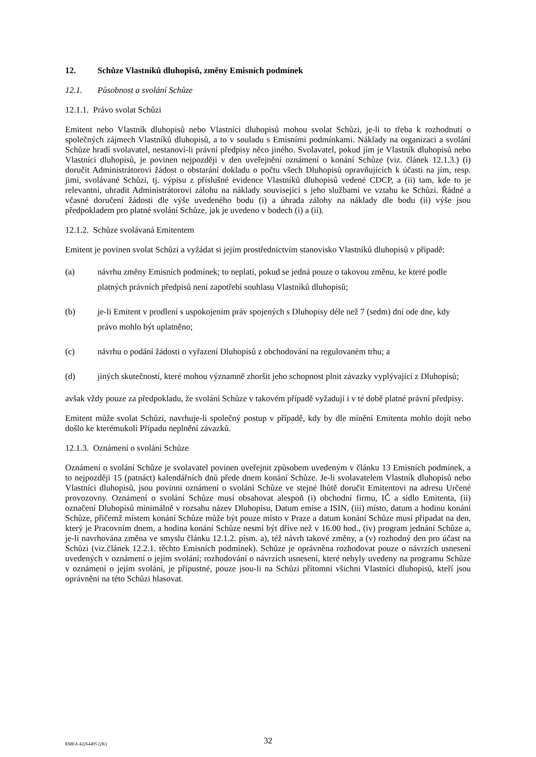12. Schůze Vlastníků dluhopisů, změny Emisních podmínek
12.1. Působnost a svolání Schůze
12.1.1. Právo svolat Schůzi
Emitent nebo Vlastník dluhopisů nebo Vlastníci dluhopisů mohou svolat Schůzi, je-li to třeba k rozhodnutí o společných zájmech Vlastníků dluhopisů, a to v souladu s Emisními podmínkami. Náklady na organizaci a svolání Schůze hradí svolavatel, nestanoví-li právní předpisy něco jiného. Svolavatel, pokud jím je Vlastník dluhopisů nebo Vlastníci dluhopisů, je povinen nejpozději v den uveřejnění oznámení o konání Schůze (viz. článek 12.1.3.) (i) doručit Administrátorovi žádost o obstarání dokladu o počtu všech Dluhopisů opravňujících k účasti na jím, resp. jimi, svolávané Schůzi, tj. výpisu z příslušné evidence Vlastníků dluhopisů vedené CDCP, a (ii) tam, kde to je relevantní, uhradit Administrátorovi zálohu na náklady související s jeho službami ve vztahu ke Schůzi. Řádné a včasné doručení žádosti dle výše uvedeného bodu (i) a úhrada zálohy na náklady dle bodu (ii) výše jsou předpokladem pro platné svolání Schůze, jak je uvedeno v bodech (i) a (ii).
12.1.2. Schůze svolávaná Emitentem
Emitent je povinen svolat Schůzi a vyžádat si jejím prostřednictvím stanovisko Vlastníků dluhopisů v případě:
(a) návrhu změny Emisních podmínek; to neplatí, pokud se jedná pouze o takovou změnu, ke které podle platných právních předpisů není zapotřebí souhlasu Vlastníků dluhopisů;
(b) je-li Emitent v prodlení s uspokojením práv spojených s Dluhopisy déle než 7 (sedm) dní ode dne, kdy právo mohlo být uplatněno;
(c) návrhu o podání žádosti o vyřazení Dluhopisů z obchodování na regulovaném trhu; a
(d) jiných skutečností, které mohou významně zhoršit jeho schopnost plnit závazky vyplývající z Dluhopisů;
avšak vždy pouze za předpokladu, že svolání Schůze v takovém případě vyžadují i v té době platné právní předpisy.
Emitent může svolat Schůzi, navrhuje-li společný postup v případě, kdy by dle mínění Emitenta mohlo dojít nebo došlo ke kterémukoli Případu neplnění závazků.
12.1.3. Oznámení o svolání Schůze
Oznámení o svolání Schůze je svolavatel povinen uveřejnit způsobem uvedeným v článku 13 Emisních podmínek, a to nejpozději 15 (patnáct) kalendářních dnů přede dnem konání Schůze. Je-li svolavatelem Vlastník dluhopisů nebo Vlastníci dluhopisů, jsou povinni oznámení o svolání Schůze ve stejné lhůtě doručit Emitentovi na adresu Určené provozovny. Oznámení o svolání Schůze musí obsahovat alespoň (i) obchodní firmu, IČ a sídlo Emitenta, (ii) označení Dluhopisů minimálně v rozsahu název Dluhopisu, Datum emise a ISIN, (iii) místo, datum a hodinu konání Schůze, přičemž místem konání Schůze může být pouze místo v Praze a datum konání Schůze musí připadat na den, který je Pracovním dnem, a hodina konání Schůze nesmí být dříve než v 16.00 hod., (iv) program jednání Schůze a, je-li navrhována změna ve smyslu článku 12.1.2. písm. a), též návrh takové změny, a (v) rozhodný den pro účast na Schůzi (viz.článek 12.2.1. těchto Emisních podmínek). Schůze je oprávněna rozhodovat pouze o návrzích usnesení uvedených v oznámení o jejím svolání; rozhodování o návrzích usnesení, které nebyly uvedeny na programu Schůze v oznámení o jejím svolání, je přípustné, pouze jsou-li na Schůzi přítomni všichni Vlastníci dluhopisů, kteří jsou oprávněni na této Schůzi hlasovat.
32
EMEA 42264495 (2K)